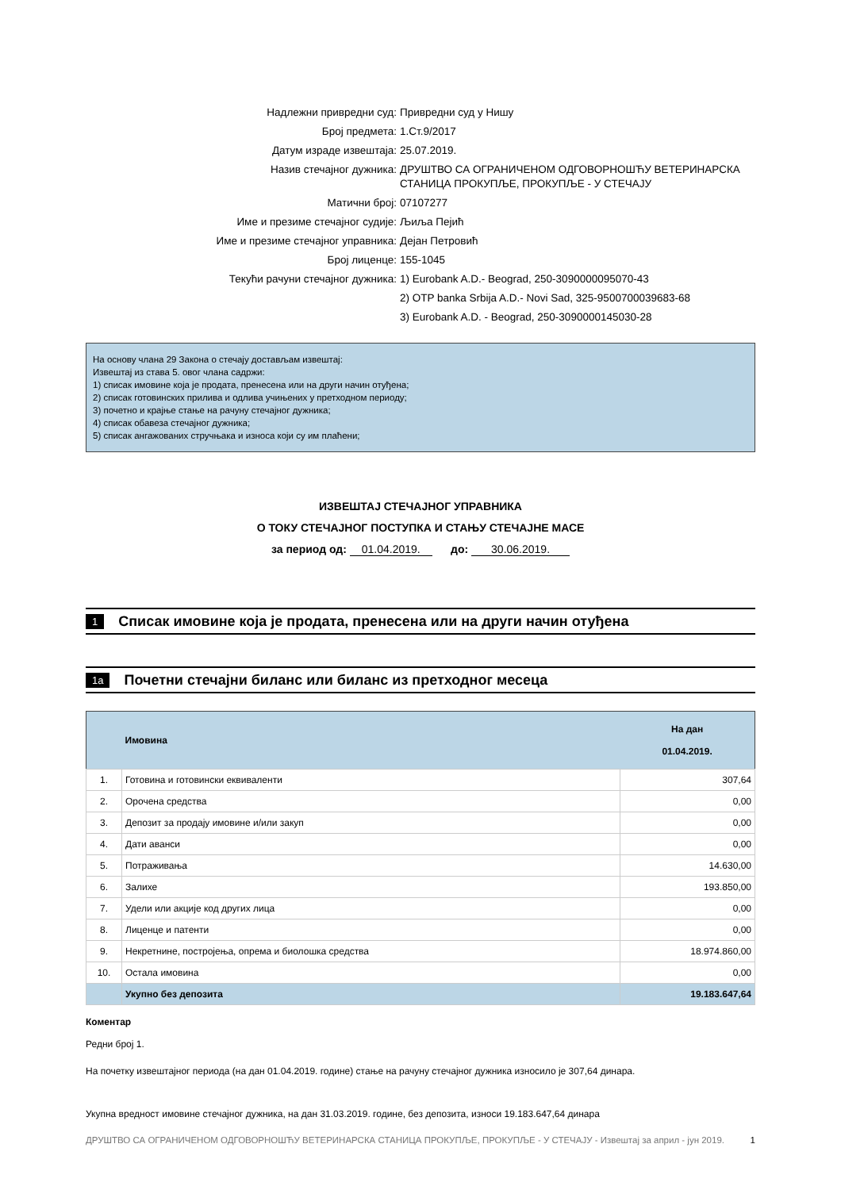| Надлежни привредни суд: | Привредни суд у Нишу |
| Број предмета: | 1.Ст.9/2017 |
| Датум израде извештаја: | 25.07.2019. |
| Назив стечајног дужника: | ДРУШТВО СА ОГРАНИЧЕНОМ ОДГОВОРНОШЋУ ВЕТЕРИНАРСКА СТАНИЦА ПРОКУПЉЕ, ПРОКУПЉЕ - У СТЕЧАЈУ |
| Матични број: | 07107277 |
| Име и презиме стечајног судије: | Љиља Пејић |
| Име и презиме стечајног управника: | Дејан Петровић |
| Број лиценце: | 155-1045 |
| Текући рачуни стечајног дужника: | 1) Eurobank A.D.- Beograd, 250-3090000095070-43 |
| | 2) OTP banka Srbija A.D.- Novi Sad, 325-9500700039683-68 |
| | 3) Eurobank A.D. - Beograd, 250-3090000145030-28 |
На основу члана 29 Закона о стечају достављам извештај:
Извештај из става 5. овог члана садржи:
1) списак имовине која је продата, пренесена или на други начин отуђена;
2) списак готовинских прилива и одлива учињених у претходном периоду;
3) почетно и крајње стање на рачуну стечајног дужника;
4) списак обавеза стечајног дужника;
5) списак ангажованих стручњака и износа који су им плаћени;
ИЗВЕШТАЈ СТЕЧАЈНОГ УПРАВНИКА
О ТОКУ СТЕЧАЈНОГ ПОСТУПКА И СТАЊУ СТЕЧАЈНЕ МАСЕ
за период од: 01.04.2019. до: 30.06.2019.
1
Списак имовине која је продата, пренесена или на други начин отуђена
1a
Почетни стечајни биланс или биланс из претходног месеца
| | Имовина | На дан 01.04.2019. |
| --- | --- | --- |
| 1. | Готовина и готовински еквиваленти | 307,64 |
| 2. | Орочена средства | 0,00 |
| 3. | Депозит за продају имовине и/или закуп | 0,00 |
| 4. | Дати аванси | 0,00 |
| 5. | Потраживања | 14.630,00 |
| 6. | Залихе | 193.850,00 |
| 7. | Удели или акције код других лица | 0,00 |
| 8. | Лиценце и патенти | 0,00 |
| 9. | Некретнине, постројења, опрема и биолошка средства | 18.974.860,00 |
| 10. | Остала имовина | 0,00 |
| | Укупно без депозита | 19.183.647,64 |
Коментар
Редни број 1.
На почетку извештајног периода (на дан 01.04.2019. године) стање на рачуну стечајног дужника износило је 307,64 динара.
Укупна вредност имовине стечајног дужника, на дан 31.03.2019. године, без депозита, износи 19.183.647,64 динара
ДРУШТВО СА ОГРАНИЧЕНОМ ОДГОВОРНОШЋУ ВЕТЕРИНАРСКА СТАНИЦА ПРОКУПЉЕ, ПРОКУПЉЕ - У СТЕЧАЈУ - Извештај за април - јун 2019. 1